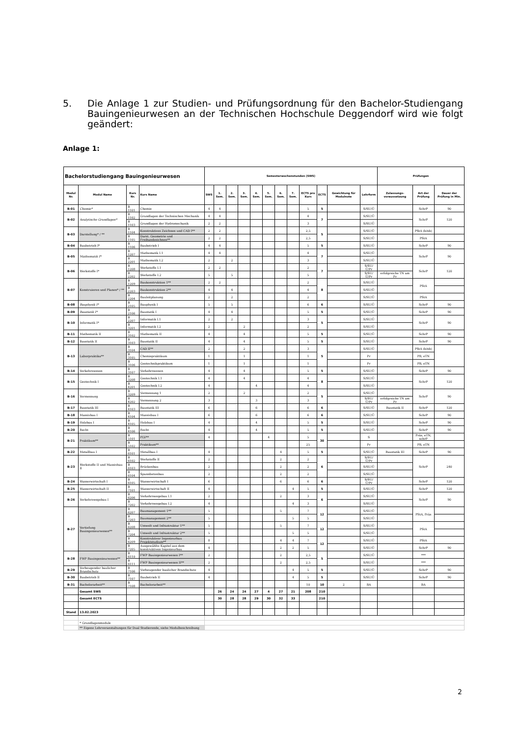5. Die Anlage 1 zur Studien- und Prüfungsordnung für den Bachelor-Studiengang Bauingenieurwesen an der Technischen Hochschule Deggendorf wird wie folgt geändert:
Anlage 1:
| Bachelorstudiengang Bauingenieurwesen | | | | Semesterwochenstunden (SWS) | | | | | | | | | | | | Prüfungen | | |
| --- | --- | --- | --- | --- | --- | --- | --- | --- | --- | --- | --- | --- | --- | --- | --- | --- | --- | --- |
| Modul Nr. | Modul Name | Kurs Nr. | Kurs Name | SWS | 1. Sem. | 2. Sem. | 3. Sem. | 4. Sem. | 5. Sem. | 6. Sem. | 7. Sem. | ECTS pro Kurs | ECTS | Gewichtung für Modulnote | Lehrform | Zulassungs-voraussetzung | Art der Prüfung | Dauer der Prüfung in Min. |
| B-01 | Chemie* | B 1101 | Chemie | 4 | 4 | | | | | | | 5 | 5 | | S/SU/Ü | | SchrP | 90 |
| B-02 | Analytische Grundlagen* | B 1102 | Grundlagen der Technischen Mechanik | 4 | 4 | | | | | | | 4 | 7 | | S/SU/Ü | | SchrP | 120 |
| | | B 1103 | Grundlagen der Hydromechanik | 2 | 2 | | | | | | | 3 | | | S/SU/Ü | | | |
| B-03 | Darstellung* / ** | B 1104 | Konstruktives Zeichnen und CAD I** | 2 | 2 | | | | | | | 2,5 | 5 | | S/SU/Ü | | PStA (b/nb) | |
| | | B 1105 | Darst. Geometrie und Freihandzeichnen** | 2 | 2 | | | | | | | 2,5 | | | S/SU/Ü | | PStA | |
| B-04 | Baubetrieb I* | B 1106 | Baubetrieb I | 4 | 4 | | | | | | | 5 | 5 | | S/SU/Ü | | SchrP | 90 |
| B-05 | Mathematik I* | B 1207 | Mathematik I.1 | 4 | 4 | | | | | | | 4 | 7 | | S/SU/Ü | | SchrP | 90 |
| | | B 2201 | Mathematik I.2 | 2 | | 2 | | | | | | 3 | | | S/SU/Ü | | | |
| B-06 | Werkstoffe I* | B 1208 | Werkstoffe I.1 | 2 | 2 | | | | | | | 2 | 7 | | S/SU/Ü/Pr | | SchrP | 120 |
| | | B 2202 | Werkstoffe I.2 | 5 | | 5 | | | | | | 5 | | | S/SU/Ü/Pr | erfolgreiche TN am Pr | | |
| B-07 | Konstruieren und Planen* / ** | B 1209 | Baukonstruktion 1** | 2 | 2 | | | | | | | 2 | 8 | | S/SU/Ü | | PStA | |
| | | B 2203 | Baukonstruktion 2** | 4 | | 4 | | | | | | 4 | | | S/SU/Ü | | | |
| | | B 2204 | Bauleitplanung | 2 | | 2 | | | | | | 2 | | | S/SU/Ü | | PStA | |
| B-08 | Bauphysik I* | B 2105 | Bauphysik I | 5 | | 5 | | | | | | 6 | 6 | | S/SU/Ü | | SchrP | 90 |
| B-09 | Baustatik I* | B 2106 | Baustatik I | 4 | | 4 | | | | | | 5 | 5 | | S/SU/Ü | | SchrP | 90 |
| B-10 | Informatik I* | B 2207 | Informatik I.1 | 2 | | 2 | | | | | | 3 | 5 | | S/SU/Ü | | SchrP | 90 |
| | | B 3201 | Informatik I.2 | 2 | | | 2 | | | | | 2 | | | S/SU/Ü | | | |
| B-11 | Mathematik II | B 3102 | Mathematik II | 4 | | | 4 | | | | | 5 | 5 | | S/SU/Ü | | SchrP | 90 |
| B-12 | Baustatik II | B 3103 | Baustatik II | 4 | | | 4 | | | | | 5 | 5 | | S/SU/Ü | | SchrP | 90 |
| B-13 | Laborpraktika** | B 3104 | CAD II** | 2 | | | 2 | | | | | 3 | 5 | | S/SU/Ü | | PStA (b/nb) | |
| | | B 3105 | Chemiepraktikum | 1 | | | 1 | | | | | 1 | | | Pr | | PB, eTN | |
| | | B 3106 | Geotechnikpraktikum | 1 | | | 1 | | | | | 1 | | | Pr | | PB, eTN | |
| B-14 | Verkehrswesen | B 3107 | Verkehrswesen | 4 | | | 4 | | | | | 5 | 5 | | S/SU/Ü | | SchrP | 90 |
| B-15 | Geotechnik I | B 3208 | Geotechnik I.1 | 4 | | | 4 | | | | | 4 | 8 | | S/SU/Ü | | SchrP | 120 |
| | | B 4201 | Geotechnik I.2 | 4 | | | | 4 | | | | 4 | | | S/SU/Ü | | | |
| B-16 | Vermessung | B 3209 | Vermessung 1 | 2 | | | 2 | | | | | 2 | 5 | | S/SU/Ü | | SchrP | 90 |
| | | B 4202 | Vermessung 2 | 3 | | | | 3 | | | | 3 | | | S/SU/Ü/Pr | erfolgreiche TN am Pr | | |
| B-17 | Baustatik III | B 4103 | Baustatik III | 6 | | | | 6 | | | | 6 | 6 | | S/SU/Ü | Baustatik II | SchrP | 120 |
| B-18 | Massivbau I | B 4104 | Massivbau I | 6 | | | | 6 | | | | 6 | 6 | | S/SU/Ü | | SchrP | 90 |
| B-19 | Holzbau I | B 4105 | Holzbau I | 4 | | | | 4 | | | | 5 | 5 | | S/SU/Ü | | SchrP | 90 |
| B-20 | Recht | B 4106 | Recht | 4 | | | | 4 | | | | 5 | 5 | | S/SU/Ü | | SchrP | 90 |
| B-21 | Praktikum** | B 5101 | PLV** | 4 | | | | | 4 | | | 5 | 30 | | S | | Präs, eTN, schrP | |
| | | B 5102 | Praktikum** | | | | | | | | | 25 | | | Pr | | PB, eTN | |
| B-22 | Metallbau I | B 6101 | Metallbau I | 4 | | | | | | 4 | | 5 | 5 | | S/SU/Ü | Baustatik III | SchrP | 90 |
| B-23 | Werkstoffe II und Massivbau II | B 6102 | Werkstoffe II | 2 | | | | | | 2 | | 2 | 6 | | S/SU/Ü/Pr | | SchrP | 240 |
| | | B 6103 | Brückenbau | 2 | | | | | | 2 | | 2 | | | S/SU/Ü | | | |
| | | B 6104 | Spannbetonbau | 2 | | | | | | 2 | | 2 | | | S/SU/Ü | | | |
| B-24 | Wasserwirtschaft I | B 6105 | Wasserwirtschaft I | 6 | | | | | | 6 | | 6 | 6 | | S/SU/Ü/Pr | | SchrP | 120 |
| B-25 | Wasserwirtschaft II | B 7101 | Wasserwirtschaft II | 4 | | | | | | | 4 | 5 | 5 | | S/SU/Ü | | SchrP | 120 |
| B-26 | Verkehrswegebau I | B 6206 | Verkehrswegebau I.1 | 2 | | | | | | 2 | | 3 | 6 | | S/SU/Ü | | SchrP | 90 |
| | | B 7202 | Verkehrswegebau I.2 | 4 | | | | | | | 4 | 3 | | | S/SU/Ü | | | |
| B-27 | Vertiefung Bauingenieurwesen** | B 6207 | Baumanagement 1** | 5 | | | | | | 5 | | 7 | 12 | | S/SU/Ü | | PStA, Präs | |
| | | B 7203 | Baumanagement 2** | 5 | | | | | | | 5 | 5 | | | S/SU/Ü | | | |
| | | B 6208 | Umwelt und Infrastruktur 1** | 5 | | | | | | 5 | | 7 | 12 | | S/SU/Ü | | PStA | |
| | | B 7204 | Umwelt und Infrastruktur 2** | 5 | | | | | | | 5 | 5 | | | S/SU/Ü | | | |
| | | B 6209 | Konstruktiver Ingenieurbau Projektstudium** | 8 | | | | | | 4 | 4 | 7 | 12 | | S/SU/Ü | | PStA | |
| | | B 7205 | Ausgewählte Kapitel aus dem konstruktiven Ingenieurbau | 4 | | | | | | 2 | 2 | 5 | | | S/SU/Ü | | SchrP | 90 |
| B-28 | FWP Bauingenieurwesen** | B 6110 | FWP Bauingenieurwesen I** | 2 | | | | | | 2 | | 2,5 | 5 | | S/SU/Ü | | *** | |
| | | B 6111 | FWP Bauingenieurwesen II** | 2 | | | | | | 2 | | 2,5 | | | S/SU/Ü | | *** | |
| B-29 | Vorbeugender baulicher Brandschutz | B 7106 | Vorbeugender baulicher Brandschutz | 4 | | | | | | | 4 | 5 | 5 | | S/SU/Ü | | SchrP | 90 |
| B-30 | Baubetrieb II | B 7107 | Baubetrieb II | 4 | | | | | | | 4 | 5 | 5 | | S/SU/Ü | | SchrP | 90 |
| B-31 | Bachelorarbeit** | B 7108 | Bachelorarbeit** | | | | | | | | | 10 | 10 | 2 | BA | | BA | |
| | Gesamt SWS | | | | 26 | 24 | 24 | 27 | 4 | 27 | 21 | 208 | 210 | | | | | |
| | Gesamt ECTS | | | | 30 | 28 | 28 | 29 | 30 | 32 | 33 | | 210 | | | | | |
| Stand | 13.02.2023 | | | | | | | | | | | | | | | | | |
| | * Grundlagenmodule | | | | | | | | | | | | | | | | | |
| | ** Eigene Lehrveranstaltungen für Dual Studierende, siehe Modulbeschreibung | | | | | | | | | | | | | | | | | |
2